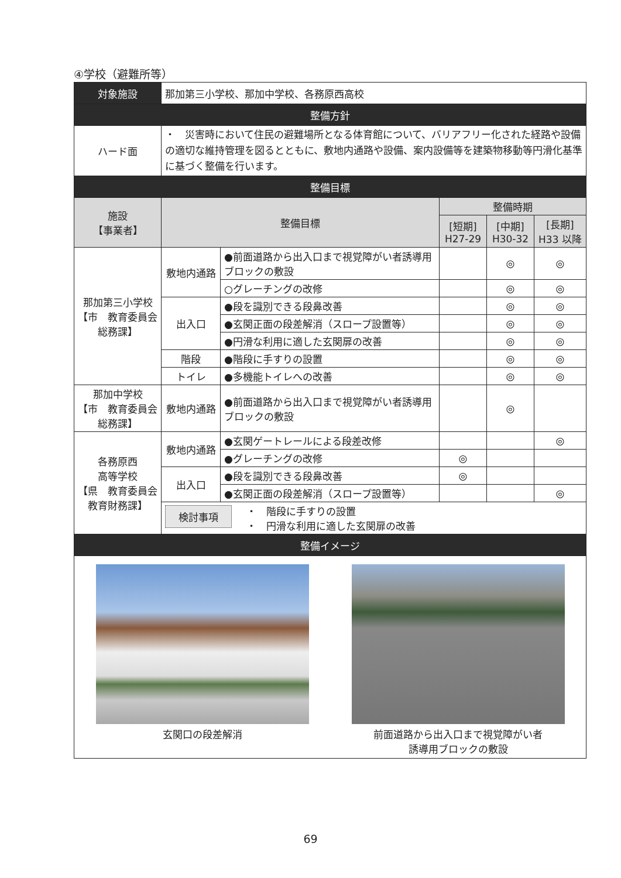④学校（避難所等）
| 対象施設 | 那加第三小学校、那加中学校、各務原西高校 | | | | |
| 整備方針 | | | | | |
| ハード面 | ・ 災害時において住民の避難場所となる体育館について、バリアフリー化された経路や設備の適切な維持管理を図るとともに、敷地内通路や設備、案内設備等を建築物移動等円滑化基準に基づく整備を行います。 | | | | |
| 整備目標 | | | | | |
| 施設 【事業者】 | 整備目標 | | 整備時期 | | |
| | | | [短期] H27-29 | [中期] H30-32 | [長期] H33 以降 |
| 那加第三小学校 【市 教育委員会 総務課】 | 敷地内通路 | ●前面道路から出入口まで視覚障がい者誘導用ブロックの敷設 | | ◎ | ◎ |
| | | ○グレーチングの改修 | | ◎ | ◎ |
| | 出入口 | ●段を識別できる段鼻改善 | | ◎ | ◎ |
| | | ●玄関正面の段差解消（スロープ設置等） | | ◎ | ◎ |
| | | ●円滑な利用に適した玄関扉の改善 | | ◎ | ◎ |
| | 階段 | ●階段に手すりの設置 | | ◎ | ◎ |
| | トイレ | ●多機能トイレへの改善 | | ◎ | ◎ |
| 那加中学校 【市 教育委員会 総務課】 | 敷地内通路 | ●前面道路から出入口まで視覚障がい者誘導用ブロックの敷設 | | ◎ | |
| 各務原西 高等学校 【県 教育委員会 教育財務課】 | 敷地内通路 | ●玄関ゲートレールによる段差改修 | | | ◎ |
| | | ●グレーチングの改修 | ◎ | | |
| | 出入口 | ●段を識別できる段鼻改善 | ◎ | | |
| | | ●玄関正面の段差解消（スロープ設置等） | | | ◎ |
| | 検討事項 ・ 階段に手すりの設置 ・ 円滑な利用に適した玄関扉の改善 | | | | |
| 整備イメージ | | | | | |
| 玄関口の段差解消 前面道路から出入口まで視覚障がい者 誘導用ブロックの敷設 | | | | | |
69